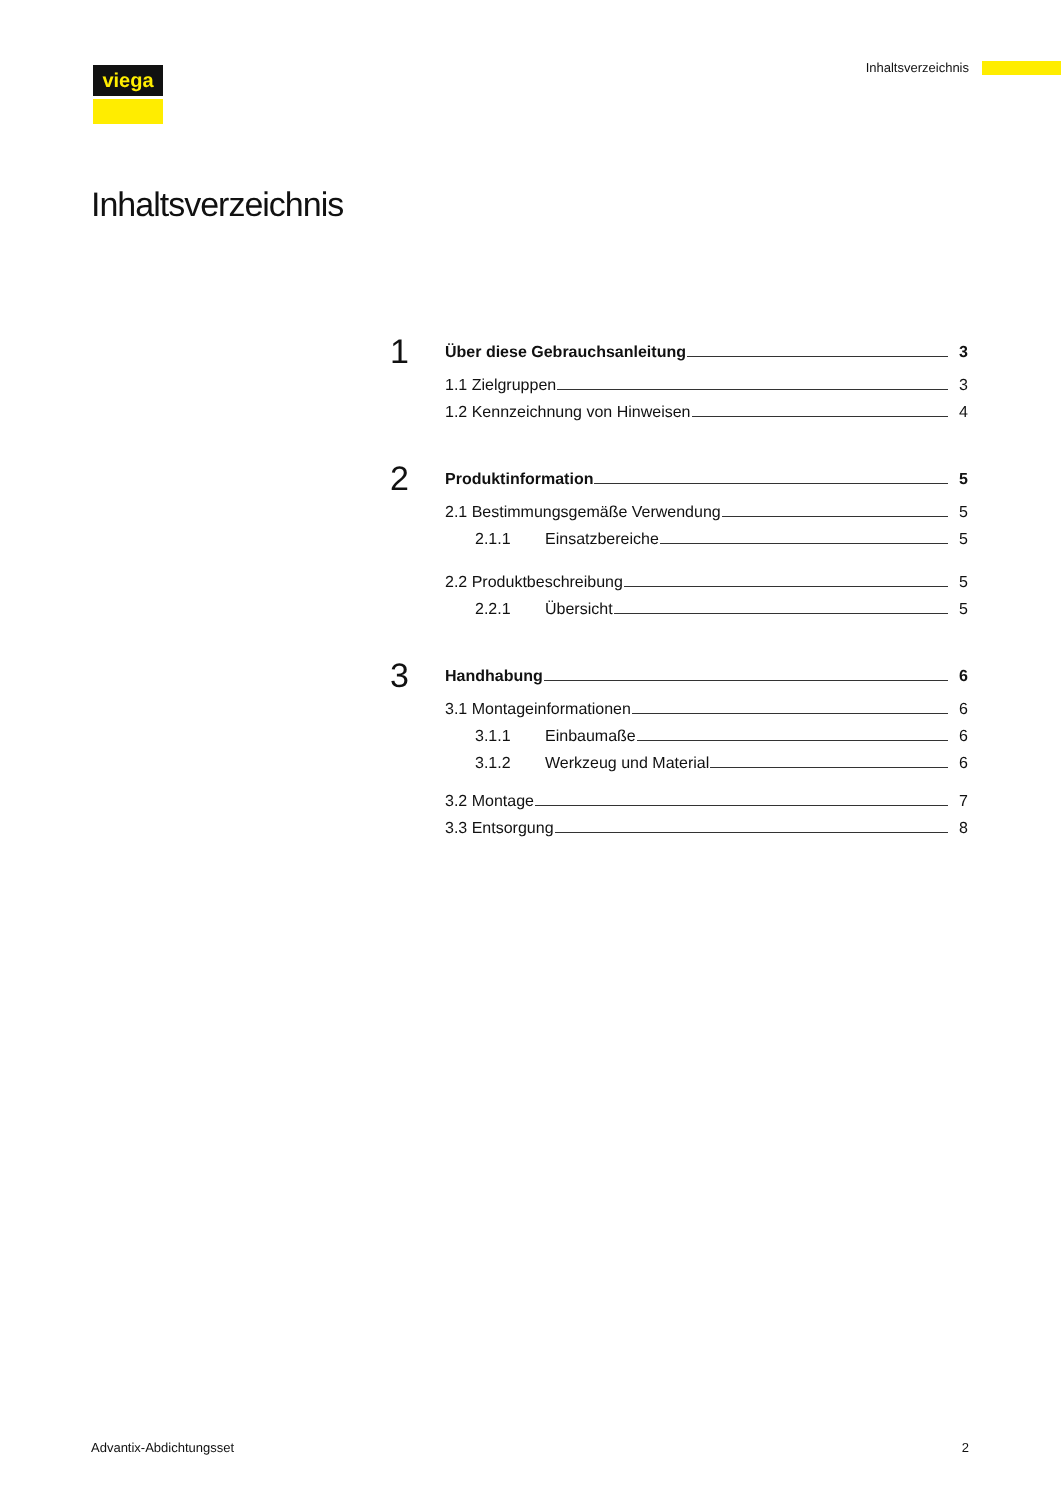viega Inhaltsverzeichnis
Inhaltsverzeichnis
1
Über diese Gebrauchsanleitung 3
1.1 Zielgruppen 3
1.2 Kennzeichnung von Hinweisen 4
2
Produktinformation 5
2.1 Bestimmungsgemäße Verwendung 5
2.1.1 Einsatzbereiche 5
2.2 Produktbeschreibung 5
2.2.1 Übersicht 5
3
Handhabung 6
3.1 Montageinformationen 6
3.1.1 Einbaumaße 6
3.1.2 Werkzeug und Material 6
3.2 Montage 7
3.3 Entsorgung 8
Advantix-Abdichtungsset 2